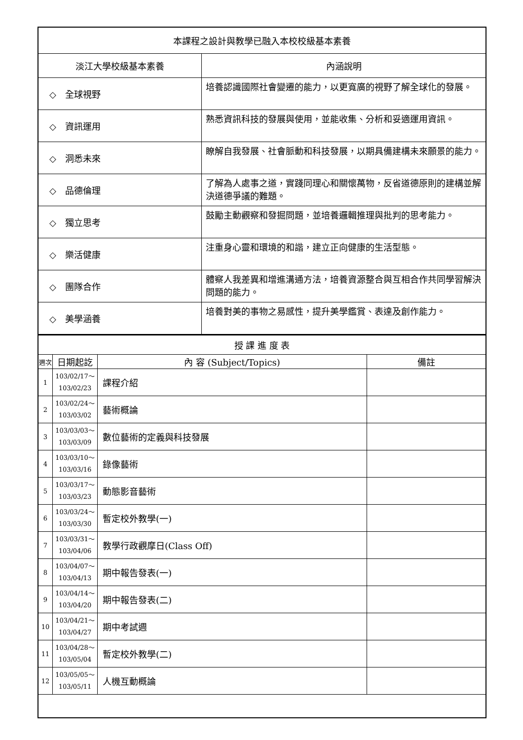| 本課程之設計與教學已融入本校校級基本素養 | |
| 淡江大學校級基本素養 | 內涵說明 |
| ◇ 全球視野 | 培養認識國際社會變遷的能力，以更寬廣的視野了解全球化的發展。 |
| ◇ 資訊運用 | 熟悉資訊科技的發展與使用，並能收集、分析和妥適運用資訊。 |
| ◇ 洞悉未來 | 瞭解自我發展、社會脈動和科技發展，以期具備建構未來願景的能力。 |
| ◇ 品德倫理 | 了解為人處事之道，實踐同理心和關懷萬物，反省道德原則的建構並解決道德爭議的難題。 |
| ◇ 獨立思考 | 鼓勵主動觀察和發掘問題，並培養邏輯推理與批判的思考能力。 |
| ◇ 樂活健康 | 注重身心靈和環境的和諧，建立正向健康的生活型態。 |
| ◇ 團隊合作 | 體察人我差異和增進溝通方法，培養資源整合與互相合作共同學習解決問題的能力。 |
| ◇ 美學涵養 | 培養對美的事物之易感性，提升美學鑑賞、表達及創作能力。 |
| 授 課 進 度 表 | | | |
| 週次 | 日期起訖 | 內 容 (Subject/Topics) | 備註 |
| 1 | 103/02/17～ 103/02/23 | 課程介紹 | |
| 2 | 103/02/24～ 103/03/02 | 藝術概論 | |
| 3 | 103/03/03～ 103/03/09 | 數位藝術的定義與科技發展 | |
| 4 | 103/03/10～ 103/03/16 | 錄像藝術 | |
| 5 | 103/03/17～ 103/03/23 | 動態影音藝術 | |
| 6 | 103/03/24～ 103/03/30 | 暫定校外教學(一) | |
| 7 | 103/03/31～ 103/04/06 | 教學行政觀摩日(Class Off) | |
| 8 | 103/04/07～ 103/04/13 | 期中報告發表(一) | |
| 9 | 103/04/14～ 103/04/20 | 期中報告發表(二) | |
| 10 | 103/04/21～ 103/04/27 | 期中考試週 | |
| 11 | 103/04/28～ 103/05/04 | 暫定校外教學(二) | |
| 12 | 103/05/05～ 103/05/11 | 人機互動概論 | |